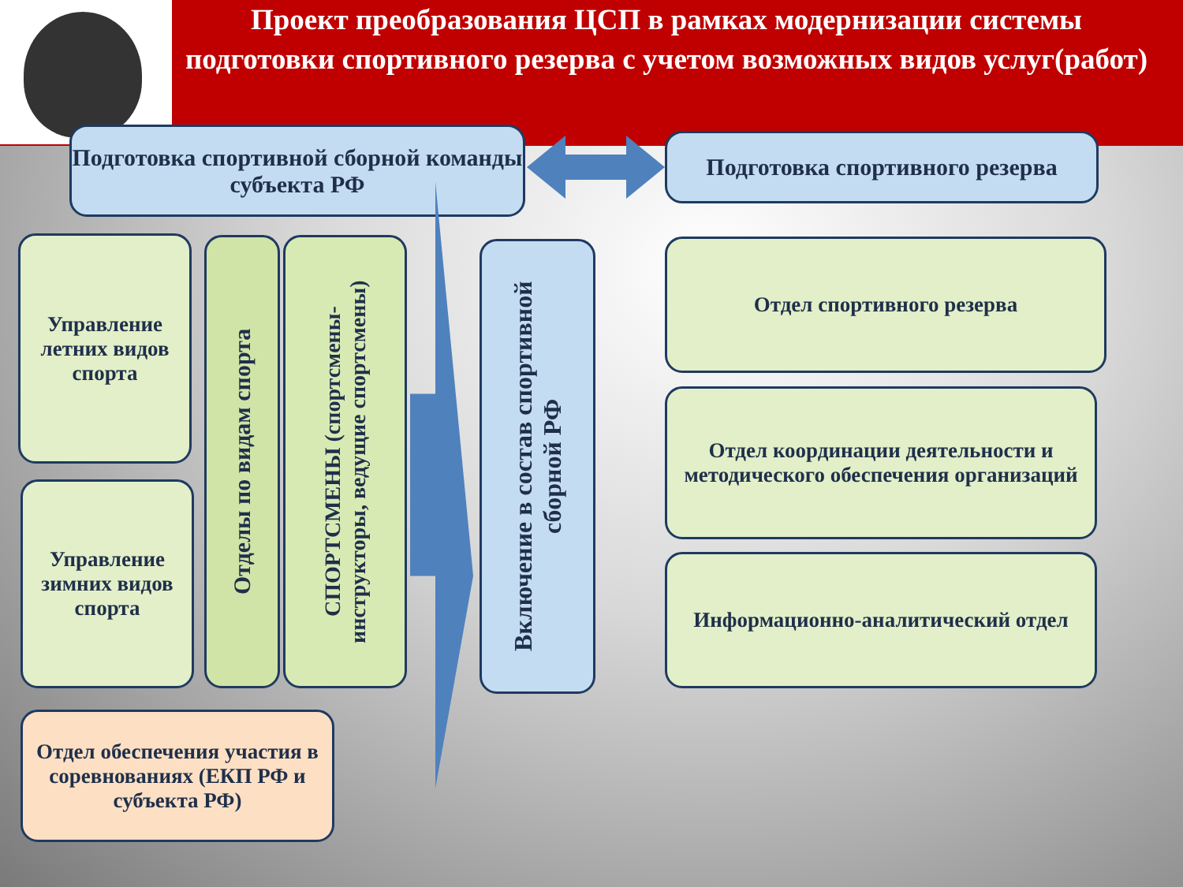Проект преобразования ЦСП в рамках модернизации системы подготовки спортивного резерва с учетом возможных видов услуг(работ)
Подготовка спортивной сборной команды субъекта РФ
Подготовка спортивного резерва
Управление летних видов спорта
Управление зимних видов спорта
Отделы по видам спорта
СПОРТСМЕНЫ (спортсмены-инструкторы, ведущие спортсмены)
Включение в состав спортивной сборной РФ
Отдел спортивного резерва
Отдел координации деятельности и методического обеспечения организаций
Информационно-аналитический отдел
Отдел обеспечения участия в соревнованиях (ЕКП РФ и субъекта РФ)